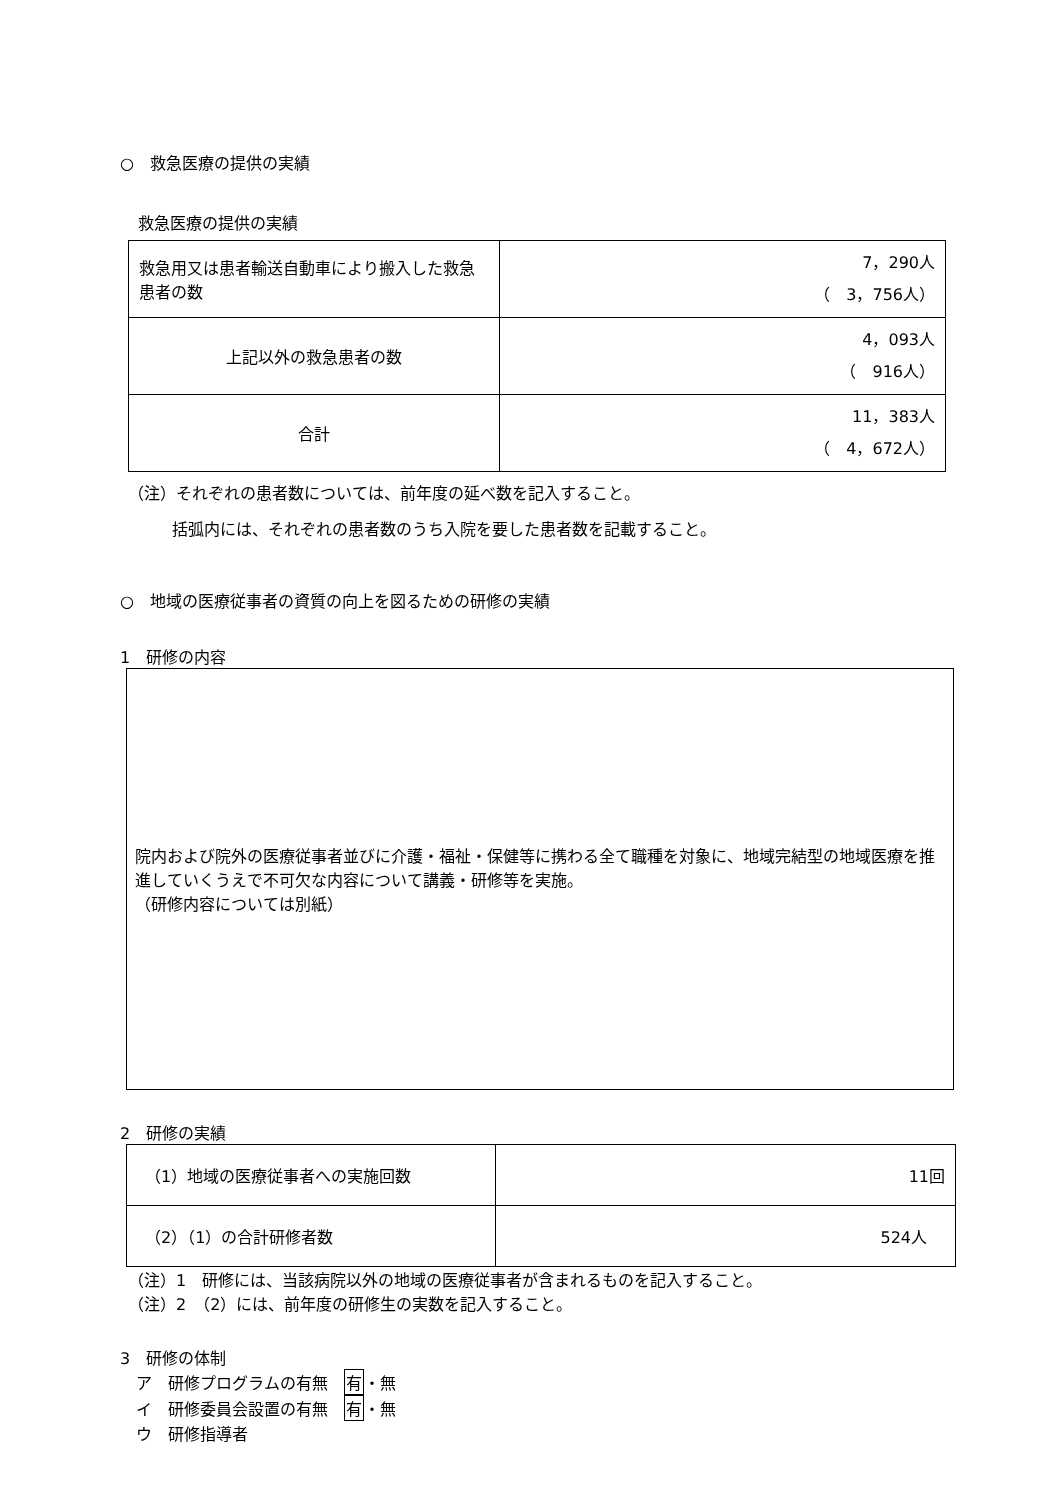○　救急医療の提供の実績
救急医療の提供の実績
| 救急用又は患者輸送自動車により搬入した救急患者の数 | 7，290人 （ 3，756人） |
| 上記以外の救急患者の数 | 4，093人 （ 916人） |
| 合計 | 11，383人 （ 4，672人） |
（注）それぞれの患者数については、前年度の延べ数を記入すること。
括弧内には、それぞれの患者数のうち入院を要した患者数を記載すること。
○　地域の医療従事者の資質の向上を図るための研修の実績
1　研修の内容
院内および院外の医療従事者並びに介護・福祉・保健等に携わる全て職種を対象に、地域完結型の地域医療を推進していくうえで不可欠な内容について講義・研修等を実施。
（研修内容については別紙）
2　研修の実績
| （1）地域の医療従事者への実施回数 | 11回 |
| （2）（1）の合計研修者数 | 524人 |
（注）1　研修には、当該病院以外の地域の医療従事者が含まれるものを記入すること。
（注）2　（2）には、前年度の研修生の実数を記入すること。
3　研修の体制
ア　研修プログラムの有無　有・無
イ　研修委員会設置の有無　有・無
ウ　研修指導者